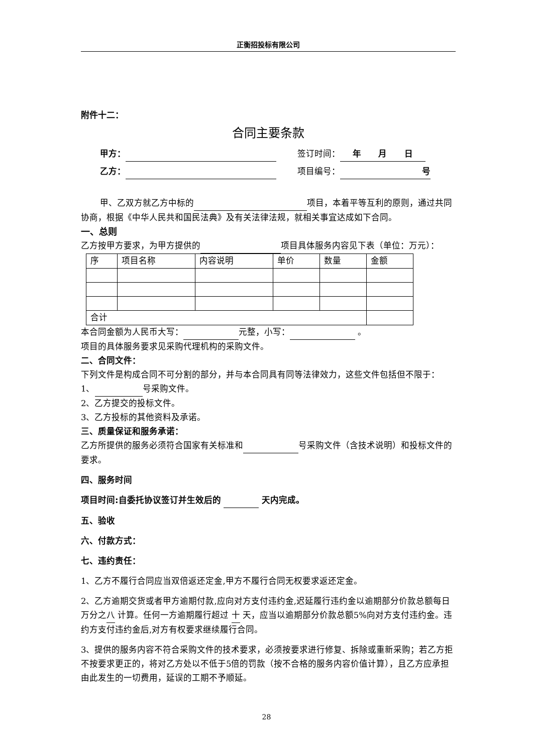正衡招投标有限公司
附件十二：
合同主要条款
甲方： 签订时间： 年 月 日
乙方： 项目编号： 号
甲、乙双方就乙方中标的 项目，本着平等互利的原则，通过共同协商，根据《中华人民共和国民法典》及有关法律法规，就相关事宜达成如下合同。
一、总则
乙方按甲方要求，为甲方提供的 项目具体服务内容见下表（单位：万元）：
| 序 | 项目名称 | 内容说明 | 单价 | 数量 | 金额 |
| 合计 | | | | | |
本合同金额为人民币大写： 元整，小写： 。
项目的具体服务要求见采购代理机构的采购文件。
二、合同文件：
下列文件是构成合同不可分割的部分，并与本合同具有同等法律效力，这些文件包括但不限于：
1、 号采购文件。
2、乙方提交的投标文件。
3、乙方投标的其他资料及承诺。
三、质量保证和服务承诺：
乙方所提供的服务必须符合国家有关标准和 号采购文件（含技术说明）和投标文件的要求。
四、服务时间
项目时间:自委托协议签订并生效后的 天内完成。
五、验收
六、付款方式：
七、违约责任：
1、乙方不履行合同应当双倍返还定金,甲方不履行合同无权要求返还定金。
2、乙方逾期交货或者甲方逾期付款,应向对方支付违约金,迟延履行违约金以逾期部分价款总额每日万分之八 计算。任何一方逾期履行超过 十 天，应当以逾期部分价款总额5%向对方支付违约金。违约方支付违约金后,对方有权要求继续履行合同。
3、提供的服务内容不符合采购文件的技术要求，必须按要求进行修复、拆除或重新采购；若乙方拒不按要求更正的，将对乙方处以不低于5倍的罚款（按不合格的服务内容价值计算），且乙方应承担由此发生的一切费用，延误的工期不予顺延。
28